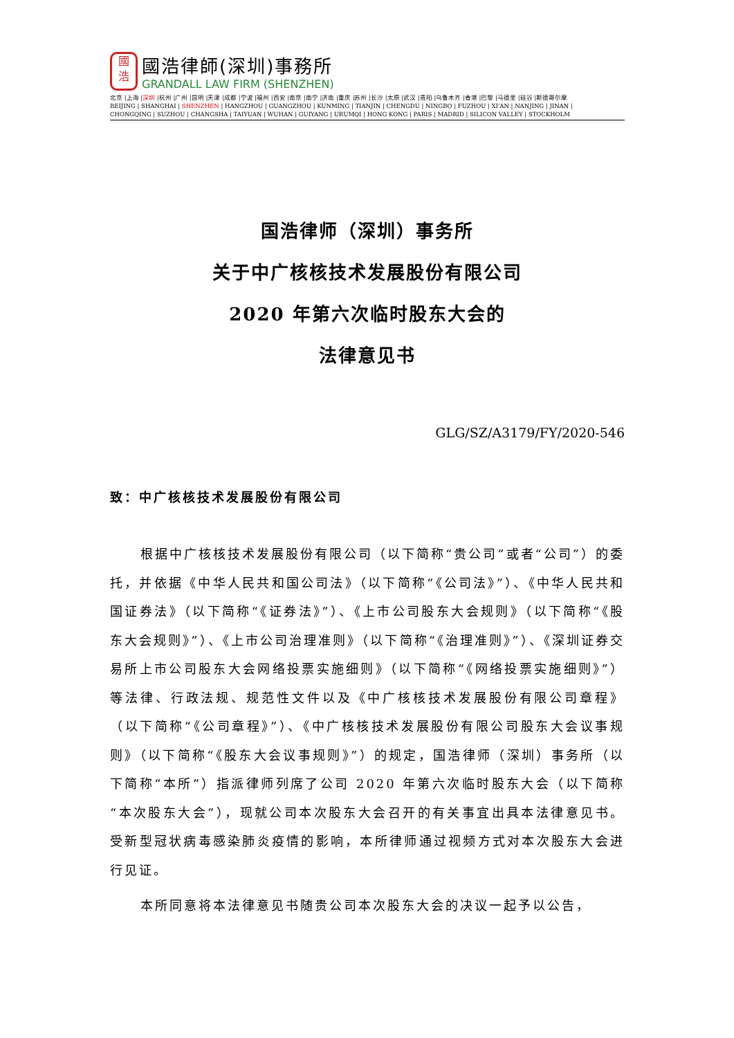國
浩
國浩律師(深圳)事務所
GRANDALL LAW FIRM (SHENZHEN)
北京 |上海 |深圳 |杭州 |广州 |昆明 |天津 |成都 |宁波 |福州 |西安 |南京 |南宁 |济南 |重庆 |苏州 |长沙 |太原 |武汉 |贵阳 |乌鲁木齐 |香港 |巴黎 |马德里 |硅谷 |斯德哥尔摩
BEIJING | SHANGHAI | SHENZHEN | HANGZHOU | GUANGZHOU | KUNMING | TIANJIN | CHENGDU | NINGBO | FUZHOU | XI'AN | NANJING | JINAN |
CHONGQING | SUZHOU | CHANGSHA | TAIYUAN | WUHAN | GUIYANG | URUMQI | HONG KONG | PARIS | MADRID | SILICON VALLEY | STOCKHOLM
国浩律师（深圳）事务所
关于中广核核技术发展股份有限公司
2020 年第六次临时股东大会的
法律意见书
GLG/SZ/A3179/FY/2020-546
致：中广核核技术发展股份有限公司
根据中广核核技术发展股份有限公司（以下简称“贵公司”或者“公司”）的委托，并依据《中华人民共和国公司法》（以下简称“《公司法》”）、《中华人民共和国证券法》（以下简称“《证券法》”）、《上市公司股东大会规则》（以下简称“《股东大会规则》”）、《上市公司治理准则》（以下简称“《治理准则》”）、《深圳证券交易所上市公司股东大会网络投票实施细则》（以下简称“《网络投票实施细则》”）等法律、行政法规、规范性文件以及《中广核核技术发展股份有限公司章程》（以下简称“《公司章程》”）、《中广核核技术发展股份有限公司股东大会议事规则》（以下简称“《股东大会议事规则》”）的规定，国浩律师（深圳）事务所（以下简称“本所”）指派律师列席了公司 2020 年第六次临时股东大会（以下简称“本次股东大会”），现就公司本次股东大会召开的有关事宜出具本法律意见书。受新型冠状病毒感染肺炎疫情的影响，本所律师通过视频方式对本次股东大会进行见证。
本所同意将本法律意见书随贵公司本次股东大会的决议一起予以公告，